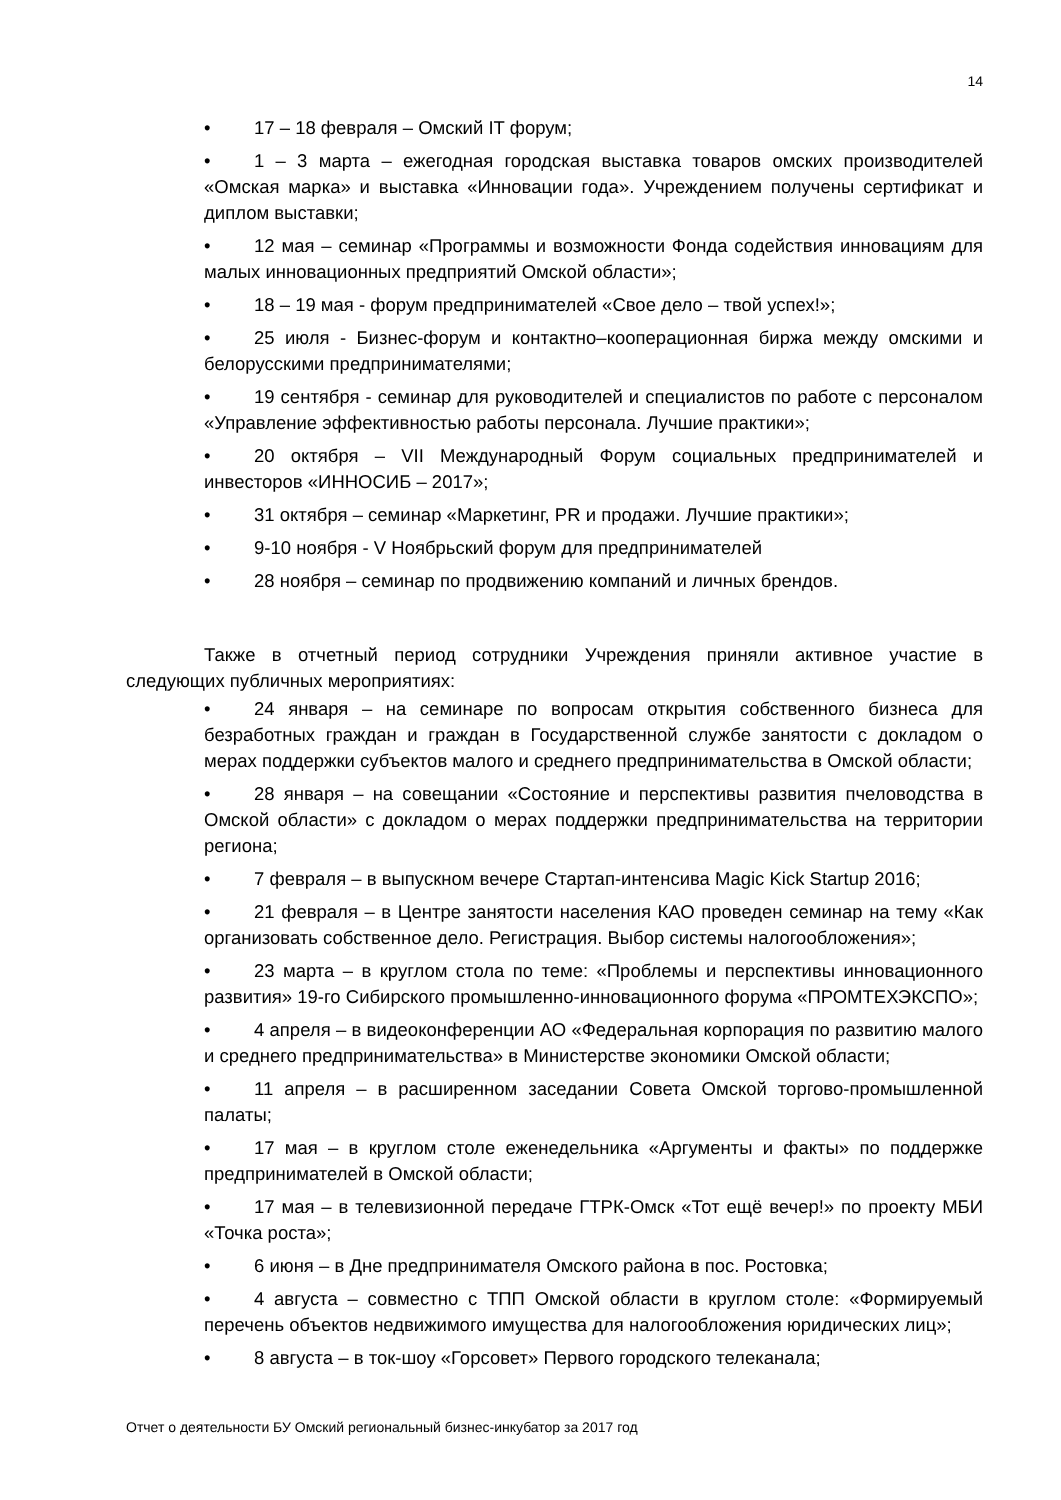14
• 17 – 18 февраля – Омский IT форум;
• 1 – 3 марта – ежегодная городская выставка товаров омских производителей «Омская марка» и выставка «Инновации года». Учреждением получены сертификат и диплом выставки;
• 12 мая – семинар «Программы и возможности Фонда содействия инновациям для малых инновационных предприятий Омской области»;
• 18 – 19 мая - форум предпринимателей «Свое дело – твой успех!»;
• 25 июля - Бизнес-форум и контактно–кооперационная биржа между омскими и белорусскими предпринимателями;
• 19 сентября - семинар для руководителей и специалистов по работе с персоналом «Управление эффективностью работы персонала. Лучшие практики»;
• 20 октября – VII Международный Форум социальных предпринимателей и инвесторов «ИННОСИБ – 2017»;
• 31 октября – семинар «Маркетинг, PR и продажи. Лучшие практики»;
• 9-10 ноября - V Ноябрьский форум для предпринимателей
• 28 ноября – семинар по продвижению компаний и личных брендов.
Также в отчетный период сотрудники Учреждения приняли активное участие в следующих публичных мероприятиях:
• 24 января – на семинаре по вопросам открытия собственного бизнеса для безработных граждан и граждан в Государственной службе занятости с докладом о мерах поддержки субъектов малого и среднего предпринимательства в Омской области;
• 28 января – на совещании «Состояние и перспективы развития пчеловодства в Омской области» с докладом о мерах поддержки предпринимательства на территории региона;
• 7 февраля – в выпускном вечере Стартап-интенсива Magic Kick Startup 2016;
• 21 февраля – в Центре занятости населения КАО проведен семинар на тему «Как организовать собственное дело. Регистрация. Выбор системы налогообложения»;
• 23 марта – в круглом стола по теме: «Проблемы и перспективы инновационного развития» 19-го Сибирского промышленно-инновационного форума «ПРОМТЕХЭКСПО»;
• 4 апреля – в видеоконференции АО «Федеральная корпорация по развитию малого и среднего предпринимательства» в Министерстве экономики Омской области;
• 11 апреля – в расширенном заседании Совета Омской торгово-промышленной палаты;
• 17 мая – в круглом столе еженедельника «Аргументы и факты» по поддержке предпринимателей в Омской области;
• 17 мая – в телевизионной передаче ГТРК-Омск «Тот ещё вечер!» по проекту МБИ «Точка роста»;
• 6 июня – в Дне предпринимателя Омского района в пос. Ростовка;
• 4 августа – совместно с ТПП Омской области в круглом столе: «Формируемый перечень объектов недвижимого имущества для налогообложения юридических лиц»;
• 8 августа – в ток-шоу «Горсовет» Первого городского телеканала;
Отчет о деятельности БУ Омский региональный бизнес-инкубатор за 2017 год